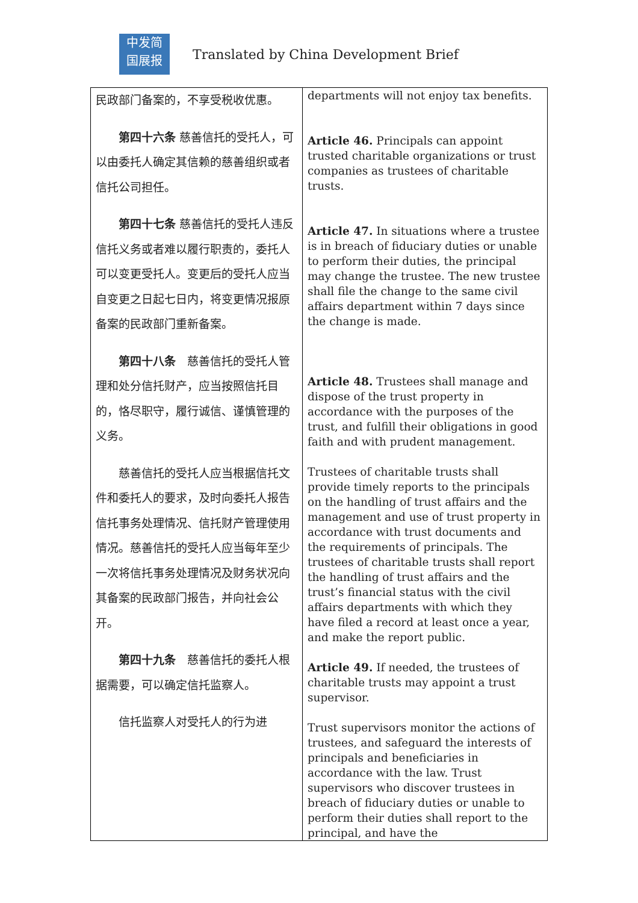中发简
国展报
Translated by China Development Brief
| 民政部门备案的，不享受税收优惠。 第四十六条 慈善信托的受托人，可以由委托人确定其信赖的慈善组织或者信托公司担任。 第四十七条 慈善信托的受托人违反信托义务或者难以履行职责的，委托人可以变更受托人。变更后的受托人应当自变更之日起七日内，将变更情况报原备案的民政部门重新备案。 第四十八条 慈善信托的受托人管理和处分信托财产，应当按照信托目的，恪尽职守，履行诚信、谨慎管理的义务。 慈善信托的受托人应当根据信托文件和委托人的要求，及时向委托人报告信托事务处理情况、信托财产管理使用情况。慈善信托的受托人应当每年至少一次将信托事务处理情况及财务状况向其备案的民政部门报告，并向社会公开。 第四十九条 慈善信托的委托人根据需要，可以确定信托监察人。 信托监察人对受托人的行为进 | departments will not enjoy tax benefits. Article 46. Principals can appoint trusted charitable organizations or trust companies as trustees of charitable trusts. Article 47. In situations where a trustee is in breach of fiduciary duties or unable to perform their duties, the principal may change the trustee. The new trustee shall file the change to the same civil affairs department within 7 days since the change is made. Article 48. Trustees shall manage and dispose of the trust property in accordance with the purposes of the trust, and fulfill their obligations in good faith and with prudent management. Trustees of charitable trusts shall provide timely reports to the principals on the handling of trust affairs and the management and use of trust property in accordance with trust documents and the requirements of principals. The trustees of charitable trusts shall report the handling of trust affairs and the trust’s financial status with the civil affairs departments with which they have filed a record at least once a year, and make the report public. Article 49. If needed, the trustees of charitable trusts may appoint a trust supervisor. Trust supervisors monitor the actions of trustees, and safeguard the interests of principals and beneficiaries in accordance with the law. Trust supervisors who discover trustees in breach of fiduciary duties or unable to perform their duties shall report to the principal, and have the |